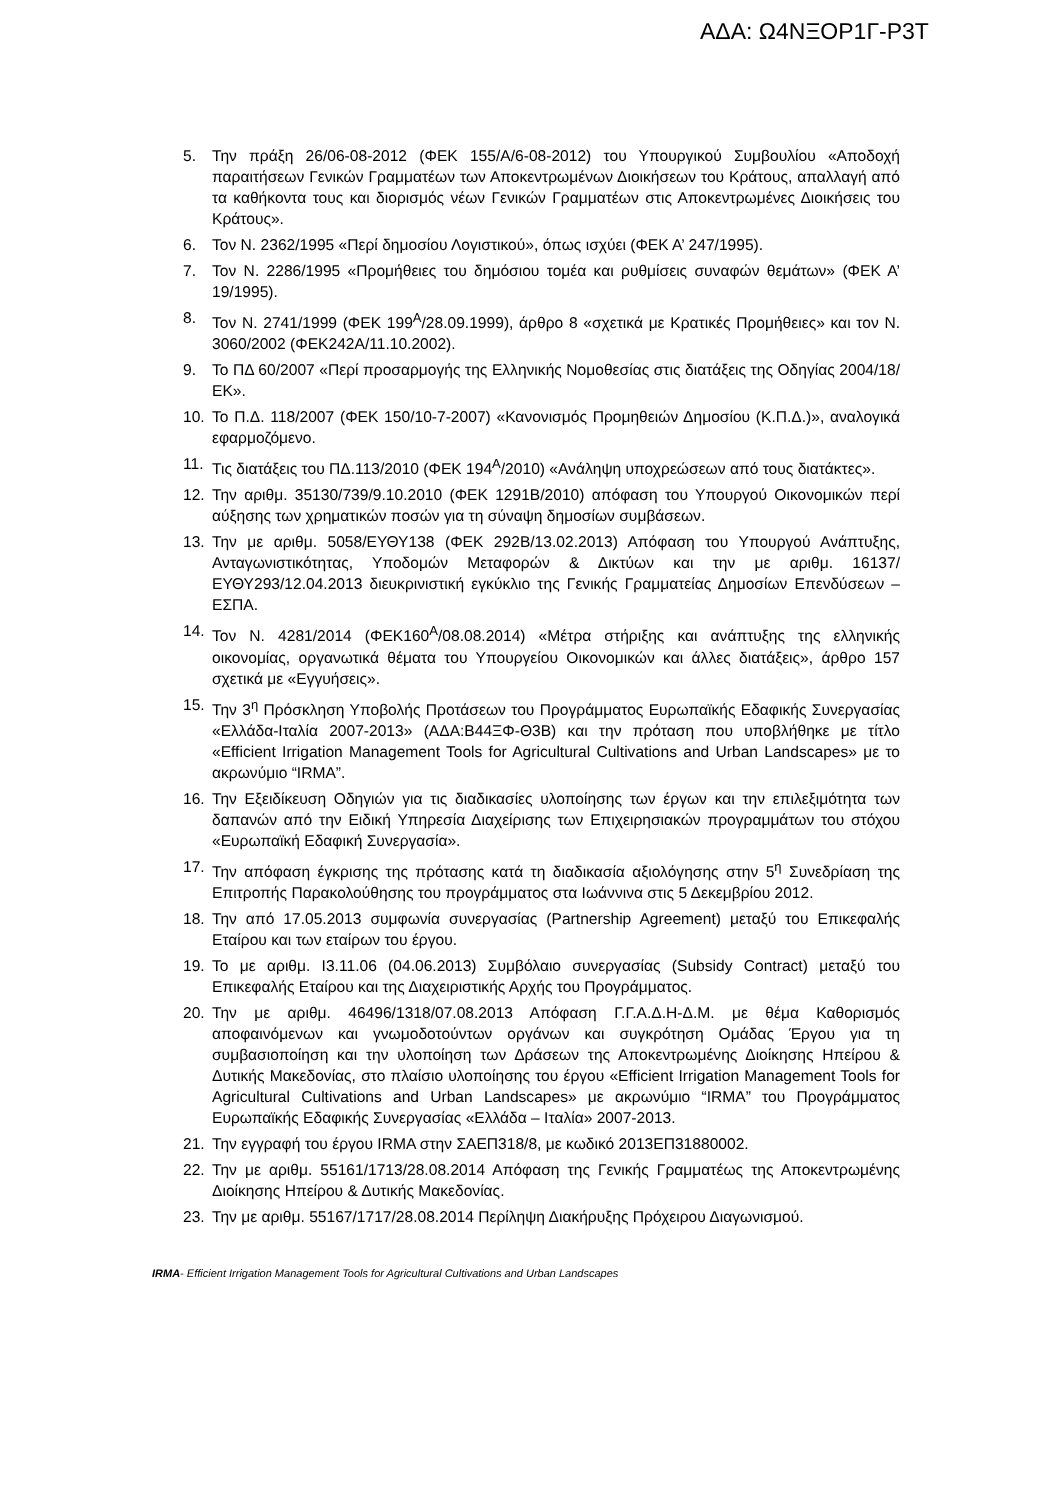ΑΔΑ: Ω4ΝΞΟΡ1Γ-Ρ3Τ
5. Την πράξη 26/06-08-2012 (ΦΕΚ 155/Α/6-08-2012) του Υπουργικού Συμβουλίου «Αποδοχή παραιτήσεων Γενικών Γραμματέων των Αποκεντρωμένων Διοικήσεων του Κράτους, απαλλαγή από τα καθήκοντα τους και διορισμός νέων Γενικών Γραμματέων στις Αποκεντρωμένες Διοικήσεις του Κράτους».
6. Τον Ν. 2362/1995 «Περί δημοσίου Λογιστικού», όπως ισχύει (ΦΕΚ Α’ 247/1995).
7. Τον Ν. 2286/1995 «Προμήθειες του δημόσιου τομέα και ρυθμίσεις συναφών θεμάτων» (ΦΕΚ Α’ 19/1995).
8. Τον Ν. 2741/1999 (ΦΕΚ 199<sup>Α</sup>/28.09.1999), άρθρο 8 «σχετικά με Κρατικές Προμήθειες» και τον Ν. 3060/2002 (ΦΕΚ242Α/11.10.2002).
9. Το ΠΔ 60/2007 «Περί προσαρμογής της Ελληνικής Νομοθεσίας στις διατάξεις της Οδηγίας 2004/18/ΕΚ».
10. Το Π.Δ. 118/2007 (ΦΕΚ 150/10-7-2007) «Κανονισμός Προμηθειών Δημοσίου (Κ.Π.Δ.)», αναλογικά εφαρμοζόμενο.
11. Τις διατάξεις του ΠΔ.113/2010 (ΦΕΚ 194<sup>Α</sup>/2010) «Ανάληψη υποχρεώσεων από τους διατάκτες».
12. Την αριθμ. 35130/739/9.10.2010 (ΦΕΚ 1291Β/2010) απόφαση του Υπουργού Οικονομικών περί αύξησης των χρηματικών ποσών για τη σύναψη δημοσίων συμβάσεων.
13. Την με αριθμ. 5058/ΕΥΘΥ138 (ΦΕΚ 292Β/13.02.2013) Απόφαση του Υπουργού Ανάπτυξης, Ανταγωνιστικότητας, Υποδομών Μεταφορών & Δικτύων και την με αριθμ. 16137/ΕΥΘΥ293/12.04.2013 διευκρινιστική εγκύκλιο της Γενικής Γραμματείας Δημοσίων Επενδύσεων – ΕΣΠΑ.
14. Τον Ν. 4281/2014 (ΦΕΚ160<sup>Α</sup>/08.08.2014) «Μέτρα στήριξης και ανάπτυξης της ελληνικής οικονομίας, οργανωτικά θέματα του Υπουργείου Οικονομικών και άλλες διατάξεις», άρθρο 157 σχετικά με «Εγγυήσεις».
15. Την 3<sup>η</sup> Πρόσκληση Υποβολής Προτάσεων του Προγράμματος Ευρωπαϊκής Εδαφικής Συνεργασίας «Ελλάδα-Ιταλία 2007-2013» (ΑΔΑ:Β44ΞΦ-Θ3Β) και την πρόταση που υποβλήθηκε με τίτλο «Efficient Irrigation Management Tools for Agricultural Cultivations and Urban Landscapes» με το ακρωνύμιο “IRMA”.
16. Την Εξειδίκευση Οδηγιών για τις διαδικασίες υλοποίησης των έργων και την επιλεξιμότητα των δαπανών από την Ειδική Υπηρεσία Διαχείρισης των Επιχειρησιακών προγραμμάτων του στόχου «Ευρωπαϊκή Εδαφική Συνεργασία».
17. Την απόφαση έγκρισης της πρότασης κατά τη διαδικασία αξιολόγησης στην 5<sup>η</sup> Συνεδρίαση της Επιτροπής Παρακολούθησης του προγράμματος στα Ιωάννινα στις 5 Δεκεμβρίου 2012.
18. Την από 17.05.2013 συμφωνία συνεργασίας (Partnership Agreement) μεταξύ του Επικεφαλής Εταίρου και των εταίρων του έργου.
19. Το με αριθμ. Ι3.11.06 (04.06.2013) Συμβόλαιο συνεργασίας (Subsidy Contract) μεταξύ του Επικεφαλής Εταίρου και της Διαχειριστικής Αρχής του Προγράμματος.
20. Την με αριθμ. 46496/1318/07.08.2013 Απόφαση Γ.Γ.Α.Δ.Η-Δ.Μ. με θέμα Καθορισμός αποφαινόμενων και γνωμοδοτούντων οργάνων και συγκρότηση Ομάδας Έργου για τη συμβασιοποίηση και την υλοποίηση των Δράσεων της Αποκεντρωμένης Διοίκησης Ηπείρου & Δυτικής Μακεδονίας, στο πλαίσιο υλοποίησης του έργου «Efficient Irrigation Management Tools for Agricultural Cultivations and Urban Landscapes» με ακρωνύμιο “IRMA” του Προγράμματος Ευρωπαϊκής Εδαφικής Συνεργασίας «Ελλάδα – Ιταλία» 2007-2013.
21. Την εγγραφή του έργου IRMA στην ΣΑΕΠ318/8, με κωδικό 2013ΕΠ31880002.
22. Την με αριθμ. 55161/1713/28.08.2014 Απόφαση της Γενικής Γραμματέως της Αποκεντρωμένης Διοίκησης Ηπείρου & Δυτικής Μακεδονίας.
23. Την με αριθμ. 55167/1717/28.08.2014 Περίληψη Διακήρυξης Πρόχειρου Διαγωνισμού.
IRMA- Efficient Irrigation Management Tools for Agricultural Cultivations and Urban Landscapes